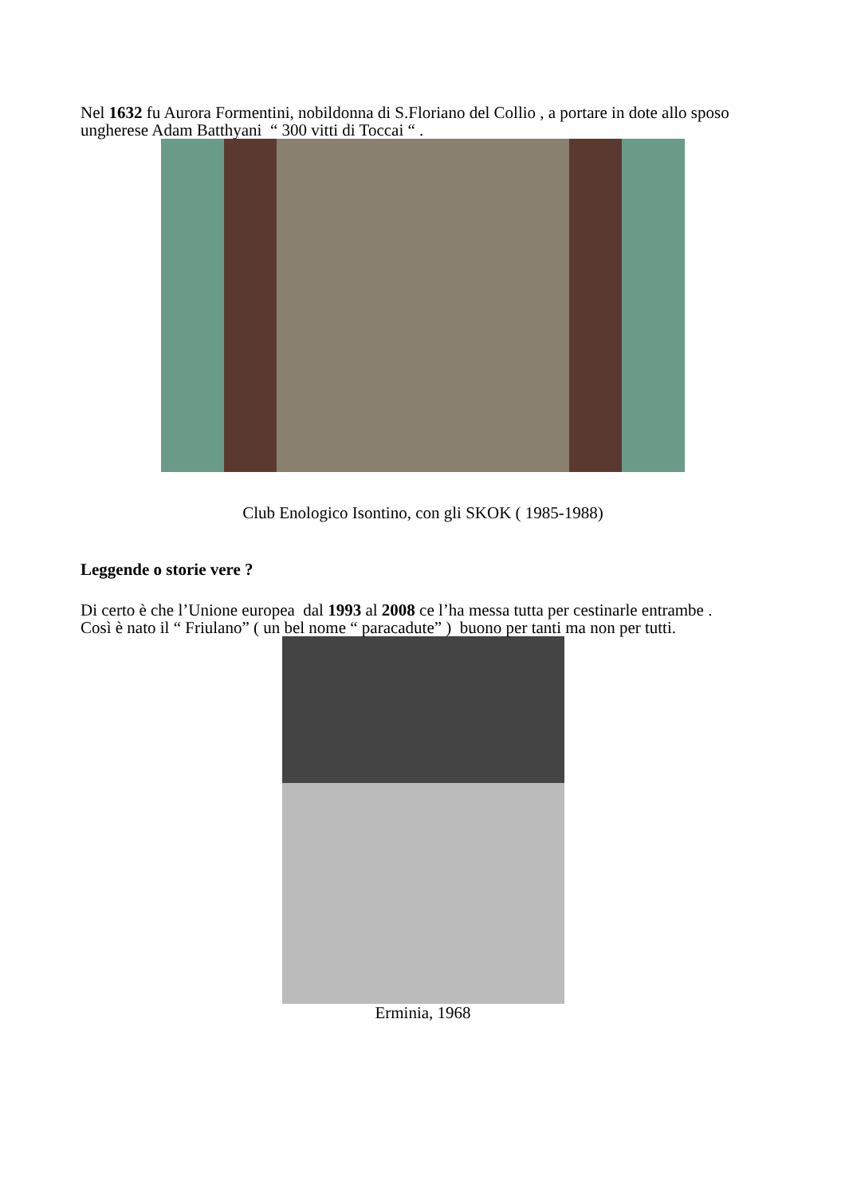Nel 1632 fu Aurora Formentini, nobildonna di S.Floriano del Collio , a portare in dote allo sposo ungherese Adam Batthyani “ 300 vitti di Toccai “ .
Club Enologico Isontino, con gli SKOK ( 1985-1988)
Leggende o storie vere ?
Di certo è che l’Unione europea dal 1993 al 2008 ce l’ha messa tutta per cestinarle entrambe .
Così è nato il “ Friulano” ( un bel nome “ paracadute” ) buono per tanti ma non per tutti.
Erminia, 1968